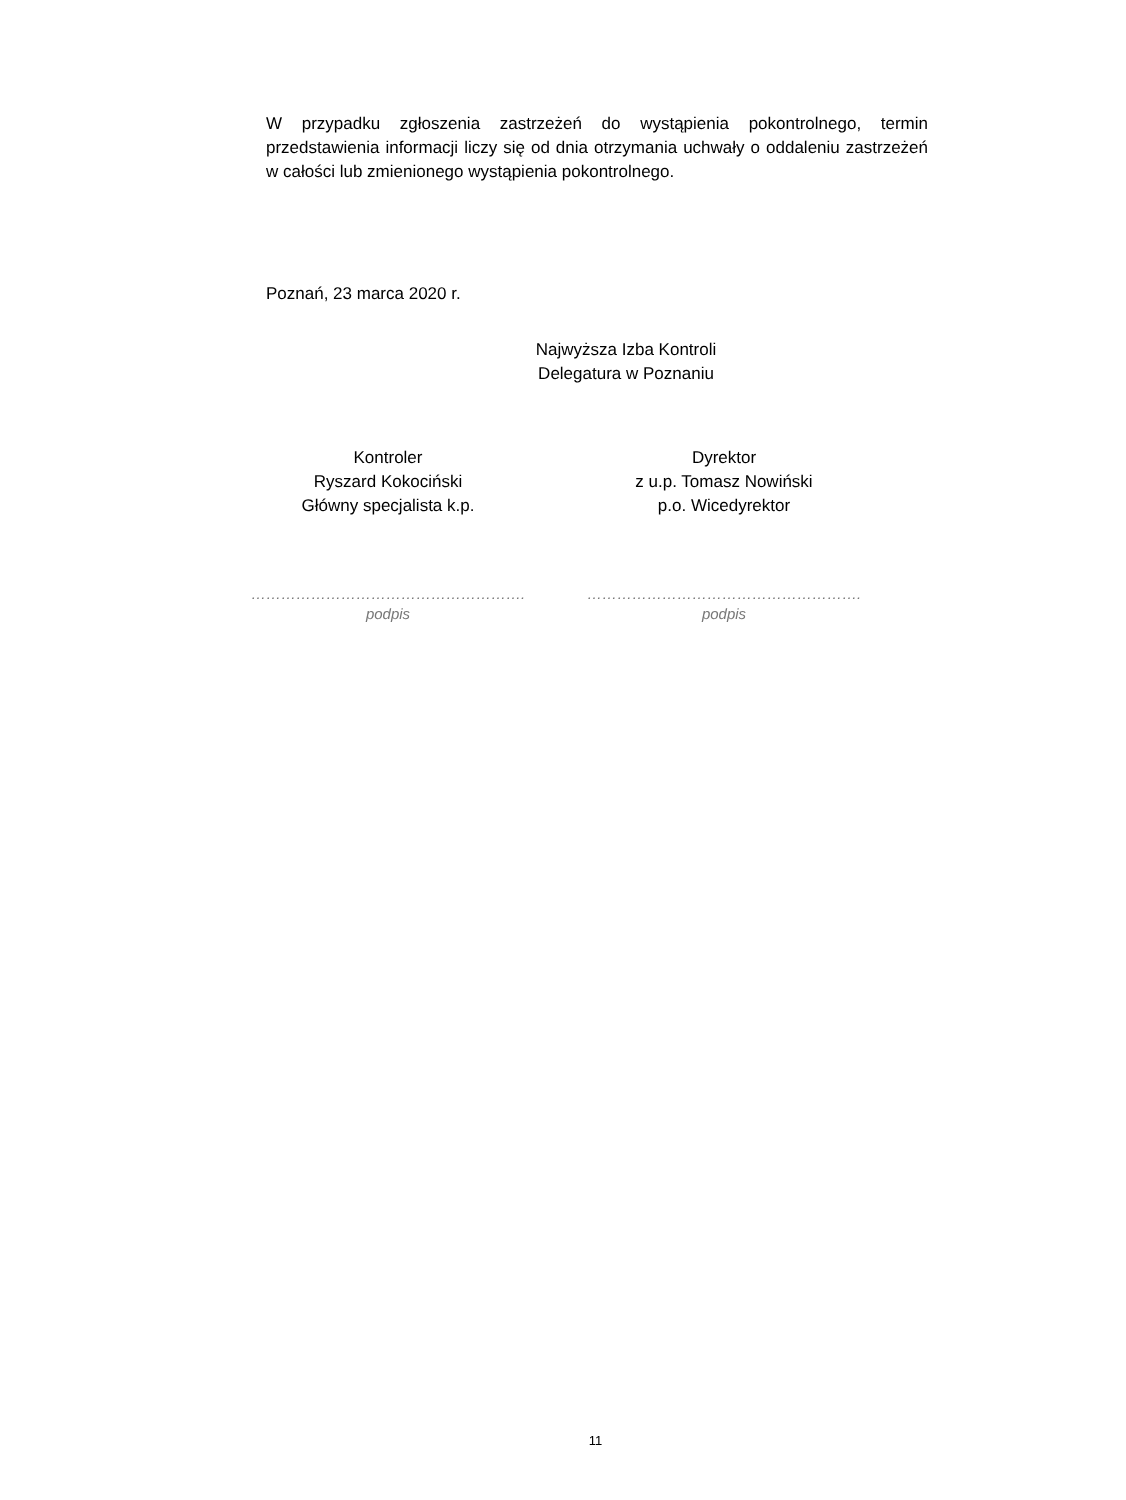W przypadku zgłoszenia zastrzeżeń do wystąpienia pokontrolnego, termin przedstawienia informacji liczy się od dnia otrzymania uchwały o oddaleniu zastrzeżeń w całości lub zmienionego wystąpienia pokontrolnego.
Poznań, 23 marca 2020 r.
Najwyższa Izba Kontroli
Delegatura w Poznaniu
Kontroler
Ryszard Kokociński
Główny specjalista k.p.
……………………………………………….
podpis
Dyrektor
z u.p. Tomasz Nowiński
p.o. Wicedyrektor
……………………………………………….
podpis
11